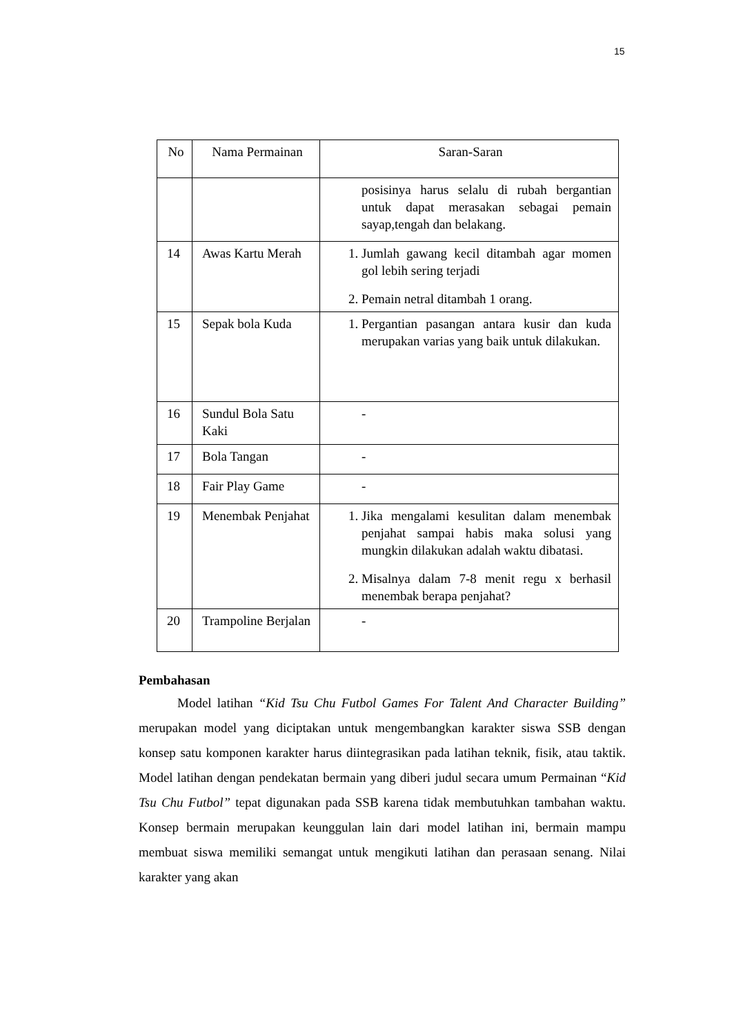15
| No | Nama Permainan | Saran-Saran |
| | | posisinya harus selalu di rubah bergantian untuk dapat merasakan sebagai pemain sayap,tengah dan belakang. |
| 14 | Awas Kartu Merah | 1. Jumlah gawang kecil ditambah agar momen gol lebih sering terjadi 2. Pemain netral ditambah 1 orang. |
| 15 | Sepak bola Kuda | 1. Pergantian pasangan antara kusir dan kuda merupakan varias yang baik untuk dilakukan. |
| 16 | Sundul Bola Satu Kaki | - |
| 17 | Bola Tangan | - |
| 18 | Fair Play Game | - |
| 19 | Menembak Penjahat | 1. Jika mengalami kesulitan dalam menembak penjahat sampai habis maka solusi yang mungkin dilakukan adalah waktu dibatasi. 2. Misalnya dalam 7-8 menit regu x berhasil menembak berapa penjahat? |
| 20 | Trampoline Berjalan | - |
Pembahasan
Model latihan “Kid Tsu Chu Futbol Games For Talent And Character Building” merupakan model yang diciptakan untuk mengembangkan karakter siswa SSB dengan konsep satu komponen karakter harus diintegrasikan pada latihan teknik, fisik, atau taktik. Model latihan dengan pendekatan bermain yang diberi judul secara umum Permainan “Kid Tsu Chu Futbol” tepat digunakan pada SSB karena tidak membutuhkan tambahan waktu. Konsep bermain merupakan keunggulan lain dari model latihan ini, bermain mampu membuat siswa memiliki semangat untuk mengikuti latihan dan perasaan senang. Nilai karakter yang akan